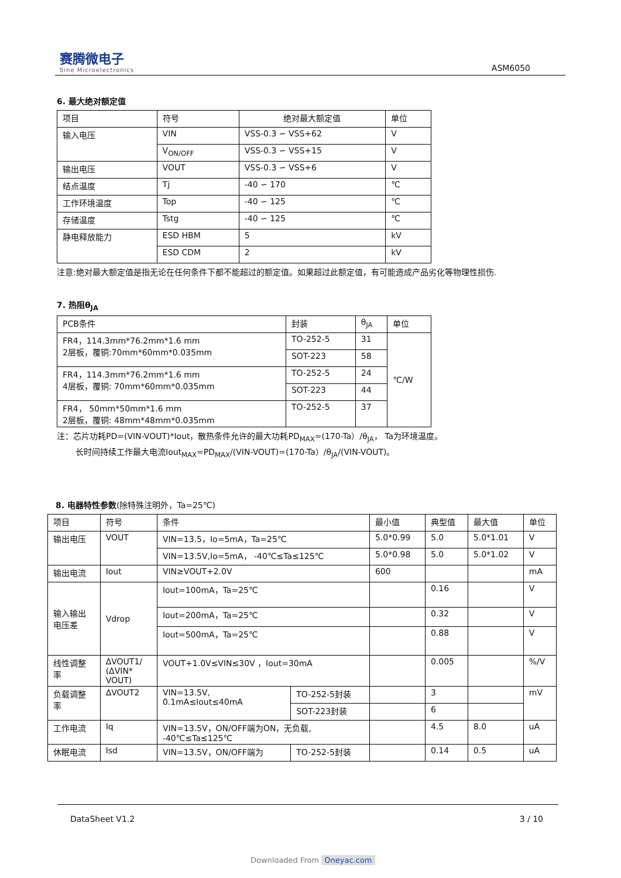赛腾微电子
Sine Microelectronics
ASM6050
6. 最大绝对额定值
| 项目 | 符号 | 绝对最大额定值 | 单位 |
| --- | --- | --- | --- |
| 输入电压 | VIN | VSS-0.3 ∽ VSS+62 | V |
| | V<sub>ON/OFF</sub> | VSS-0.3 ∽ VSS+15 | V |
| 输出电压 | VOUT | VSS-0.3 ∽ VSS+6 | V |
| 结点温度 | Tj | -40 ∽ 170 | ℃ |
| 工作环境温度 | Top | -40 ∽ 125 | ℃ |
| 存储温度 | Tstg | -40 ∽ 125 | ℃ |
| 静电释放能力 | ESD HBM | 5 | kV |
| | ESD CDM | 2 | kV |
注意:绝对最大额定值是指无论在任何条件下都不能超过的额定值。如果超过此额定值，有可能造成产品劣化等物理性损伤.
7. 热阻θ<sub>JA</sub>
| PCB条件 | 封装 | θ<sub>JA</sub> | 单位 |
| --- | --- | --- | --- |
| FR4，114.3mm*76.2mm*1.6 mm 2层板，覆铜:70mm*60mm*0.035mm | TO-252-5 | 31 | ℃/W |
| | SOT-223 | 58 | |
| FR4，114.3mm*76.2mm*1.6 mm 4层板，覆铜: 70mm*60mm*0.035mm | TO-252-5 | 24 | |
| | SOT-223 | 44 | |
| FR4， 50mm*50mm*1.6 mm 2层板，覆铜: 48mm*48mm*0.035mm | TO-252-5 | 37 | |
注：芯片功耗PD=(VIN-VOUT)*Iout，散热条件允许的最大功耗PD<sub>MAX</sub>=(170-Ta）/θ<sub>JA</sub>， Ta为环境温度。
长时间持续工作最大电流Iout<sub>MAX</sub>=PD<sub>MAX</sub>/(VIN-VOUT)=(170-Ta）/θ<sub>JA</sub>/(VIN-VOUT)。
8. 电器特性参数(除特殊注明外，Ta=25℃)
| 项目 | 符号 | 条件 | | 最小值 | 典型值 | 最大值 | 单位 |
| --- | --- | --- | --- | --- | --- | --- | --- |
| 输出电压 | VOUT | VIN=13.5，Io=5mA，Ta=25℃ | | 5.0*0.99 | 5.0 | 5.0*1.01 | V |
| | | VIN=13.5V,Io=5mA， -40℃≤Ta≤125℃ | | 5.0*0.98 | 5.0 | 5.0*1.02 | V |
| 输出电流 | Iout | VIN≥VOUT+2.0V | | 600 | | | mA |
| 输入输出 电压差 | Vdrop | Iout=100mA，Ta=25℃ | | | 0.16 | | V |
| | | Iout=200mA，Ta=25℃ | | | 0.32 | | V |
| | | Iout=500mA，Ta=25℃ | | | 0.88 | | V |
| 线性调整 率 | ΔVOUT1/ (ΔVIN* VOUT) | VOUT+1.0V≤VIN≤30V ，Iout=30mA | | | 0.005 | | %/V |
| 负载调整 率 | ΔVOUT2 | VIN=13.5V, 0.1mA≤Iout≤40mA | TO-252-5封装 | | 3 | | mV |
| | | | SOT-223封装 | | 6 | | |
| 工作电流 | Iq | VIN=13.5V，ON/OFF端为ON，无负载, -40℃≤Ta≤125℃ | | | 4.5 | 8.0 | uA |
| 休眠电流 | Isd | VIN=13.5V，ON/OFF端为 | TO-252-5封装 | | 0.14 | 0.5 | uA |
DataSheet V1.2 3 / 10
Downloaded From Oneyac.com